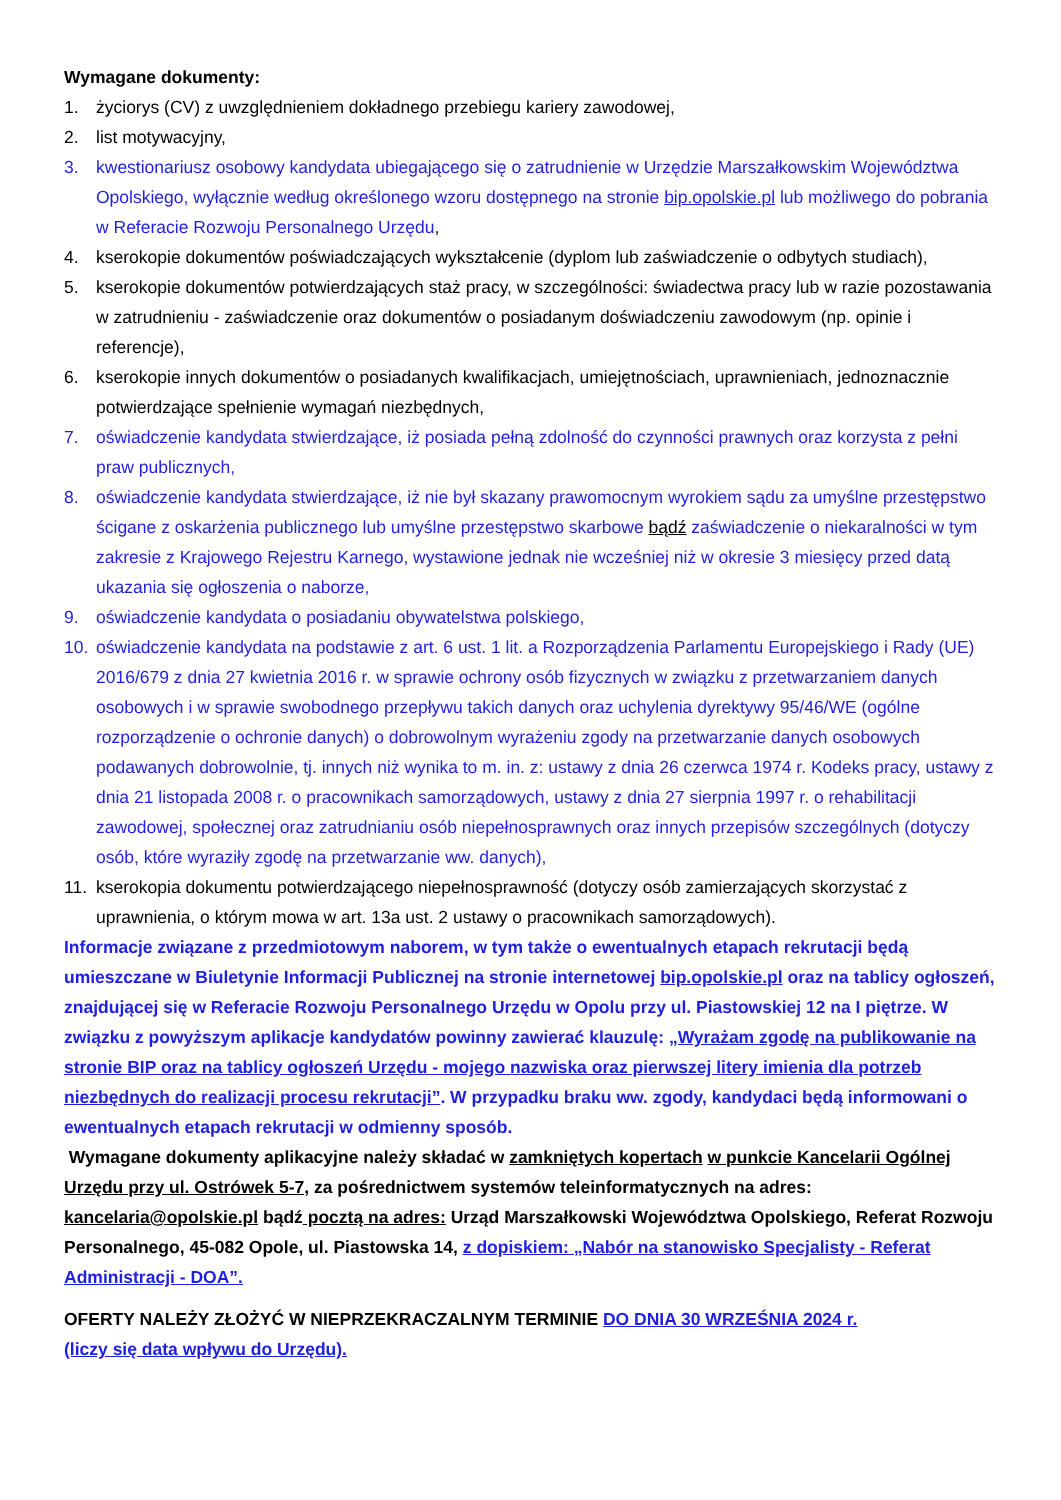Wymagane dokumenty:
1. życiorys (CV) z uwzględnieniem dokładnego przebiegu kariery zawodowej,
2. list motywacyjny,
3. kwestionariusz osobowy kandydata ubiegającego się o zatrudnienie w Urzędzie Marszałkowskim Województwa Opolskiego, wyłącznie według określonego wzoru dostępnego na stronie bip.opolskie.pl lub możliwego do pobrania w Referacie Rozwoju Personalnego Urzędu,
4. kserokopie dokumentów poświadczających wykształcenie (dyplom lub zaświadczenie o odbytych studiach),
5. kserokopie dokumentów potwierdzających staż pracy, w szczególności: świadectwa pracy lub w razie pozostawania w zatrudnieniu - zaświadczenie oraz dokumentów o posiadanym doświadczeniu zawodowym (np. opinie i referencje),
6. kserokopie innych dokumentów o posiadanych kwalifikacjach, umiejętnościach, uprawnieniach, jednoznacznie potwierdzające spełnienie wymagań niezbędnych,
7. oświadczenie kandydata stwierdzające, iż posiada pełną zdolność do czynności prawnych oraz korzysta z pełni praw publicznych,
8. oświadczenie kandydata stwierdzające, iż nie był skazany prawomocnym wyrokiem sądu za umyślne przestępstwo ścigane z oskarżenia publicznego lub umyślne przestępstwo skarbowe bądź zaświadczenie o niekaralności w tym zakresie z Krajowego Rejestru Karnego, wystawione jednak nie wcześniej niż w okresie 3 miesięcy przed datą ukazania się ogłoszenia o naborze,
9. oświadczenie kandydata o posiadaniu obywatelstwa polskiego,
10. oświadczenie kandydata na podstawie z art. 6 ust. 1 lit. a Rozporządzenia Parlamentu Europejskiego i Rady (UE) 2016/679 z dnia 27 kwietnia 2016 r. w sprawie ochrony osób fizycznych w związku z przetwarzaniem danych osobowych i w sprawie swobodnego przepływu takich danych oraz uchylenia dyrektywy 95/46/WE (ogólne rozporządzenie o ochronie danych) o dobrowolnym wyrażeniu zgody na przetwarzanie danych osobowych podawanych dobrowolnie, tj. innych niż wynika to m. in. z: ustawy z dnia 26 czerwca 1974 r. Kodeks pracy, ustawy z dnia 21 listopada 2008 r. o pracownikach samorządowych, ustawy z dnia 27 sierpnia 1997 r. o rehabilitacji zawodowej, społecznej oraz zatrudnianiu osób niepełnosprawnych oraz innych przepisów szczególnych (dotyczy osób, które wyraziły zgodę na przetwarzanie ww. danych),
11. kserokopia dokumentu potwierdzającego niepełnosprawność (dotyczy osób zamierzających skorzystać z uprawnienia, o którym mowa w art. 13a ust. 2 ustawy o pracownikach samorządowych).
Informacje związane z przedmiotowym naborem, w tym także o ewentualnych etapach rekrutacji będą umieszczane w Biuletynie Informacji Publicznej na stronie internetowej bip.opolskie.pl oraz na tablicy ogłoszeń, znajdującej się w Referacie Rozwoju Personalnego Urzędu w Opolu przy ul. Piastowskiej 12 na I piętrze. W związku z powyższym aplikacje kandydatów powinny zawierać klauzulę: „Wyrażam zgodę na publikowanie na stronie BIP oraz na tablicy ogłoszeń Urzędu - mojego nazwiska oraz pierwszej litery imienia dla potrzeb niezbędnych do realizacji procesu rekrutacji”. W przypadku braku ww. zgody, kandydaci będą informowani o ewentualnych etapach rekrutacji w odmienny sposób.
Wymagane dokumenty aplikacyjne należy składać w zamkniętych kopertach w punkcie Kancelarii Ogólnej Urzędu przy ul. Ostrówek 5-7, za pośrednictwem systemów teleinformatycznych na adres: kancelaria@opolskie.pl bądź pocztą na adres: Urząd Marszałkowski Województwa Opolskiego, Referat Rozwoju Personalnego, 45-082 Opole, ul. Piastowska 14, z dopiskiem: „Nabór na stanowisko Specjalisty - Referat Administracji - DOA”.
OFERTY NALEŻY ZŁOŻYĆ W NIEPRZEKRACZALNYM TERMINIE DO DNIA 30 WRZEŚNIA 2024 r.
(liczy się data wpływu do Urzędu).